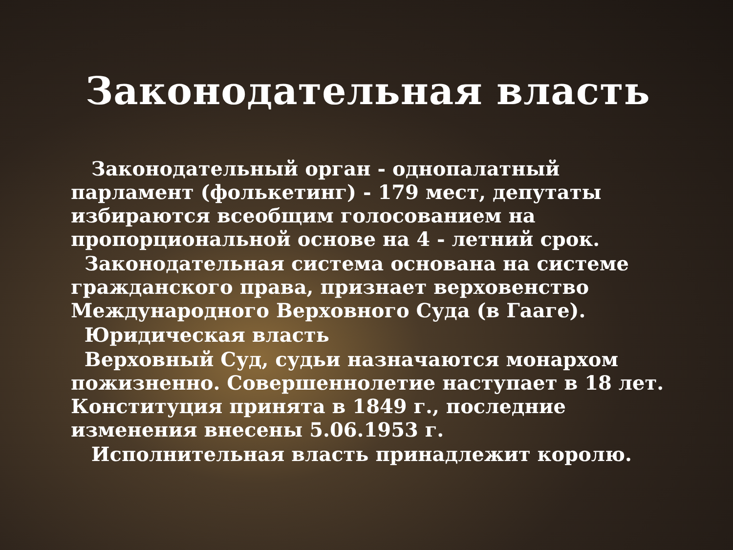Законодательная власть
Законодательный орган - однопалатный парламент (фолькетинг) - 179 мест, депутаты избираются всеобщим голосованием на пропорциональной основе на 4 - летний срок.
Законодательная система основана на системе гражданского права, признает верховенство Международного Верховного Суда (в Гааге).
Юридическая власть
Верховный Суд, судьи назначаются монархом пожизненно. Совершеннолетие наступает в 18 лет. Конституция принята в 1849 г., последние изменения внесены 5.06.1953 г.
Исполнительная власть принадлежит королю.